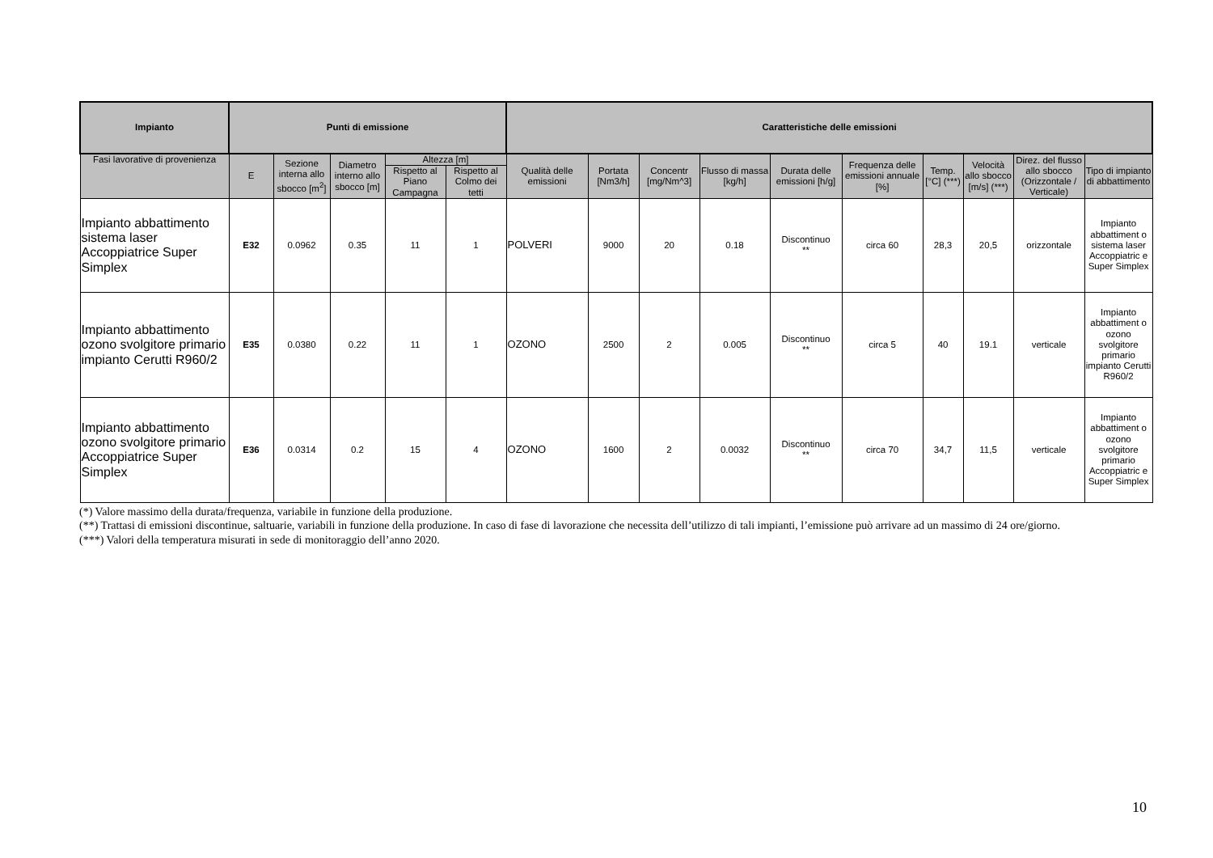| Impianto | Punti di emissione | | | | | Caratteristiche delle emissioni | | | | | | | | | |
| --- | --- | --- | --- | --- | --- | --- | --- | --- | --- | --- | --- | --- | --- | --- | --- |
| Fasi lavorative di provenienza | E | Sezione interna allo sbocco [m<sup>2</sup>] | Diametro interno allo sbocco [m] | Altezza [m] | | Qualità delle emissioni | Portata [Nm3/h] | Concentr [mg/Nm^3] | Flusso di massa [kg/h] | Durata delle emissioni [h/g] | Frequenza delle emissioni annuale [%] | Temp. [°C] (***) | Velocità allo sbocco [m/s] (***) | Direz. del flusso allo sbocco (Orizzontale / Verticale) | Tipo di impianto di abbattimento |
| | | | | Rispetto al Piano Campagna | Rispetto al Colmo dei tetti | | | | | | | | | | |
| Impianto abbattimento sistema laser Accoppiatrice Super Simplex | E32 | 0.0962 | 0.35 | 11 | 1 | POLVERI | 9000 | 20 | 0.18 | Discontinuo ** | circa 60 | 28,3 | 20,5 | orizzontale | Impianto abbattiment o sistema laser Accoppiatric e Super Simplex |
| Impianto abbattimento ozono svolgitore primario impianto Cerutti R960/2 | E35 | 0.0380 | 0.22 | 11 | 1 | OZONO | 2500 | 2 | 0.005 | Discontinuo ** | circa 5 | 40 | 19.1 | verticale | Impianto abbattiment o ozono svolgitore primario impianto Cerutti R960/2 |
| Impianto abbattimento ozono svolgitore primario Accoppiatrice Super Simplex | E36 | 0.0314 | 0.2 | 15 | 4 | OZONO | 1600 | 2 | 0.0032 | Discontinuo ** | circa 70 | 34,7 | 11,5 | verticale | Impianto abbattiment o ozono svolgitore primario Accoppiatric e Super Simplex |
(*) Valore massimo della durata/frequenza, variabile in funzione della produzione.
(**) Trattasi di emissioni discontinue, saltuarie, variabili in funzione della produzione. In caso di fase di lavorazione che necessita dell’utilizzo di tali impianti, l’emissione può arrivare ad un massimo di 24 ore/giorno.
(***) Valori della temperatura misurati in sede di monitoraggio dell’anno 2020.
10